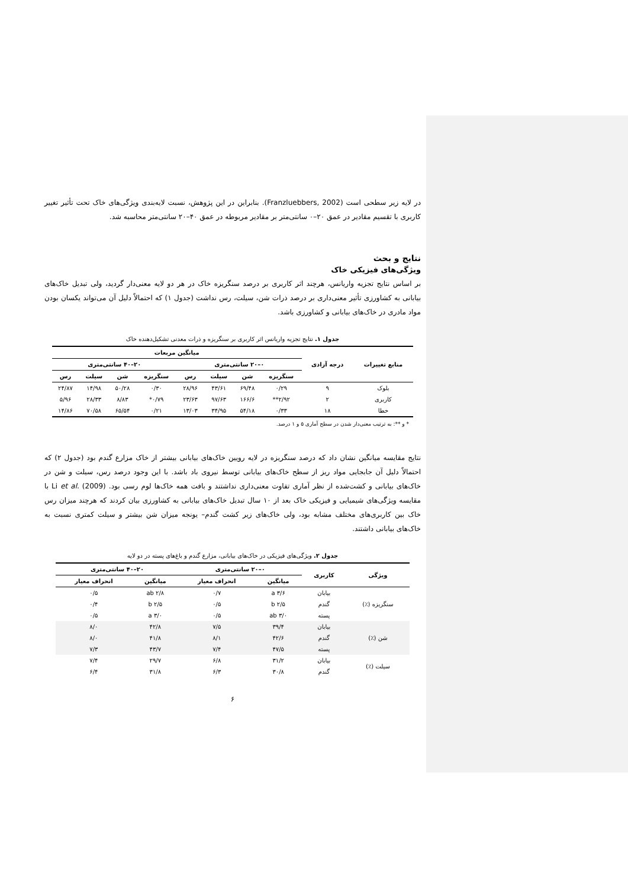در لایه زیر سطحی است (Franzluebbers, 2002). بنابراین در این پژوهش، نسبت لایه‌بندی ویژگی‌های خاک تحت تأثیر تغییر کاربری با تقسیم مقادیر در عمق ۲۰–۰ سانتی‌متر بر مقادیر مربوطه در عمق ۴۰–۲۰ سانتی‌متر محاسبه شد.
نتایج و بحث
ویژگی‌های فیزیکی خاک
بر اساس نتایج تجزیه واریانس، هرچند اثر کاربری بر درصد سنگریزه خاک در هر دو لایه معنی‌دار گردید، ولی تبدیل خاک‌های بیابانی به کشاورزی تأثیر معنی‌داری بر درصد ذرات شن، سیلت، رس نداشت (جدول ۱) که احتمالاً دلیل آن می‌تواند یکسان بودن مواد مادری در خاک‌های بیابانی و کشاورزی باشد.
جدول ۱. نتایج تجزیه واریانس اثر کاربری بر سنگریزه و ذرات معدنی تشکیل‌دهنده خاک
| منابع تغییرات | درجه آزادی | میانگین مربعات | | | | | | | |
| --- | --- | --- | --- | --- | --- | --- | --- | --- | --- |
| | | ۰–۲۰ سانتی‌متری | | | | ۲۰–۴۰ سانتی‌متری | | | |
| | | سنگریزه | شن | سیلت | رس | سنگریزه | شن | سیلت | رس |
| بلوک | ۹ | ۰/۲۹ | ۶۹/۴۸ | ۴۳/۶۱ | ۲۸/۹۶ | ۰/۳۰ | ۵۰/۲۸ | ۱۴/۹۸ | ۲۴/۸۷ |
| کاربری | ۲ | ۲/۹۲** | ۱۶۶/۶ | ۹۷/۶۳ | ۲۳/۶۳ | ۰/۷۹* | ۸/۸۳ | ۲۸/۳۳ | ۵/۹۶ |
| خطا | ۱۸ | ۰/۳۳ | ۵۴/۱۸ | ۳۴/۹۵ | ۱۳/۰۳ | ۰/۲۱ | ۶۵/۵۴ | ۷۰/۵۸ | ۱۴/۸۶ |
* و **: به ترتیب معنی‌دار شدن در سطح آماری ۵ و ۱ درصد.
نتایج مقایسه میانگین نشان داد که درصد سنگریزه در لایه رویین خاک‌های بیابانی بیشتر از خاک مزارع گندم بود (جدول ۲) که احتمالاً دلیل آن جابجایی مواد ریز از سطح خاک‌های بیابانی توسط نیروی باد باشد. با این وجود درصد رس، سیلت و شن در خاک‌های بیابانی و کشت‌شده از نظر آماری تفاوت معنی‌داری نداشتند و بافت همه خاک‌ها لوم رسی بود. Li et al. (2009) با مقایسه ویژگی‌های شیمیایی و فیزیکی خاک بعد از ۱۰ سال تبدیل خاک‌های بیابانی به کشاورزی بیان کردند که هرچند میزان رس خاک بین کاربری‌های مختلف مشابه بود، ولی خاک‌های زیر کشت گندم– یونجه میزان شن بیشتر و سیلت کمتری نسبت به خاک‌های بیابانی داشتند.
جدول ۲. ویژگی‌های فیزیکی در خاک‌های بیابانی، مزارع گندم و باغ‌های پسته در دو لایه
| ویژگی | کاربری | ۰–۲۰ سانتی‌متری | | ۲۰–۴۰ سانتی‌متری | |
| --- | --- | --- | --- | --- | --- |
| | | میانگین | انحراف معیار | میانگین | انحراف معیار |
| سنگریزه (٪) | بیابان | ۳/۶ a | ۰/۷ | ۲/۸ ab | ۰/۵ |
| | گندم | ۲/۵ b | ۰/۵ | ۲/۵ b | ۰/۴ |
| | پسته | ۳/۰ ab | ۰/۵ | ۳/۰ a | ۰/۵ |
| شن (٪) | بیابان | ۳۹/۴ | ۷/۵ | ۴۲/۸ | ۸/۰ |
| | گندم | ۴۲/۶ | ۸/۱ | ۴۱/۸ | ۸/۰ |
| | پسته | ۴۷/۵ | ۷/۴ | ۴۳/۷ | ۷/۳ |
| سیلت (٪) | بیابان | ۳۱/۲ | ۶/۸ | ۲۹/۷ | ۷/۴ |
| | گندم | ۳۰/۸ | ۶/۳ | ۳۱/۸ | ۶/۴ |
۶